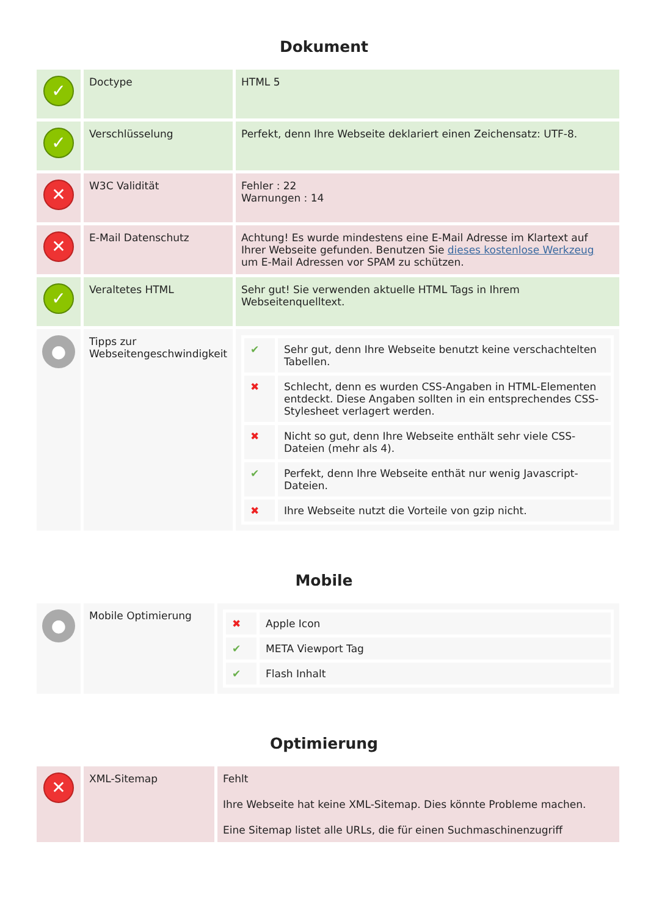Dokument
| ✓ | Doctype | HTML 5 |
| ✓ | Verschlüsselung | Perfekt, denn Ihre Webseite deklariert einen Zeichensatz: UTF-8. |
| ✕ | W3C Validität | Fehler : 22 Warnungen : 14 |
| ✕ | E-Mail Datenschutz | Achtung! Es wurde mindestens eine E-Mail Adresse im Klartext auf Ihrer Webseite gefunden. Benutzen Sie dieses kostenlose Werkzeug um E-Mail Adressen vor SPAM zu schützen. |
| ✓ | Veraltetes HTML | Sehr gut! Sie verwenden aktuelle HTML Tags in Ihrem Webseitenquelltext. |
| ● | Tipps zur Webseitengeschwindigkeit | / ✔ / Sehr gut, denn Ihre Webseite benutzt keine verschachtelten Tabellen. / / ✖ / Schlecht, denn es wurden CSS-Angaben in HTML-Elementen entdeckt. Diese Angaben sollten in ein entsprechendes CSS-Stylesheet verlagert werden. / / ✖ / Nicht so gut, denn Ihre Webseite enthält sehr viele CSS-Dateien (mehr als 4). / / ✔ / Perfekt, denn Ihre Webseite enthät nur wenig Javascript-Dateien. / / ✖ / Ihre Webseite nutzt die Vorteile von gzip nicht. / |
Mobile
| ● | Mobile Optimierung | / ✖ / Apple Icon / / ✔ / META Viewport Tag / / ✔ / Flash Inhalt / |
Optimierung
| ✕ | XML-Sitemap | Fehlt Ihre Webseite hat keine XML-Sitemap. Dies könnte Probleme machen. Eine Sitemap listet alle URLs, die für einen Suchmaschinenzugriff |